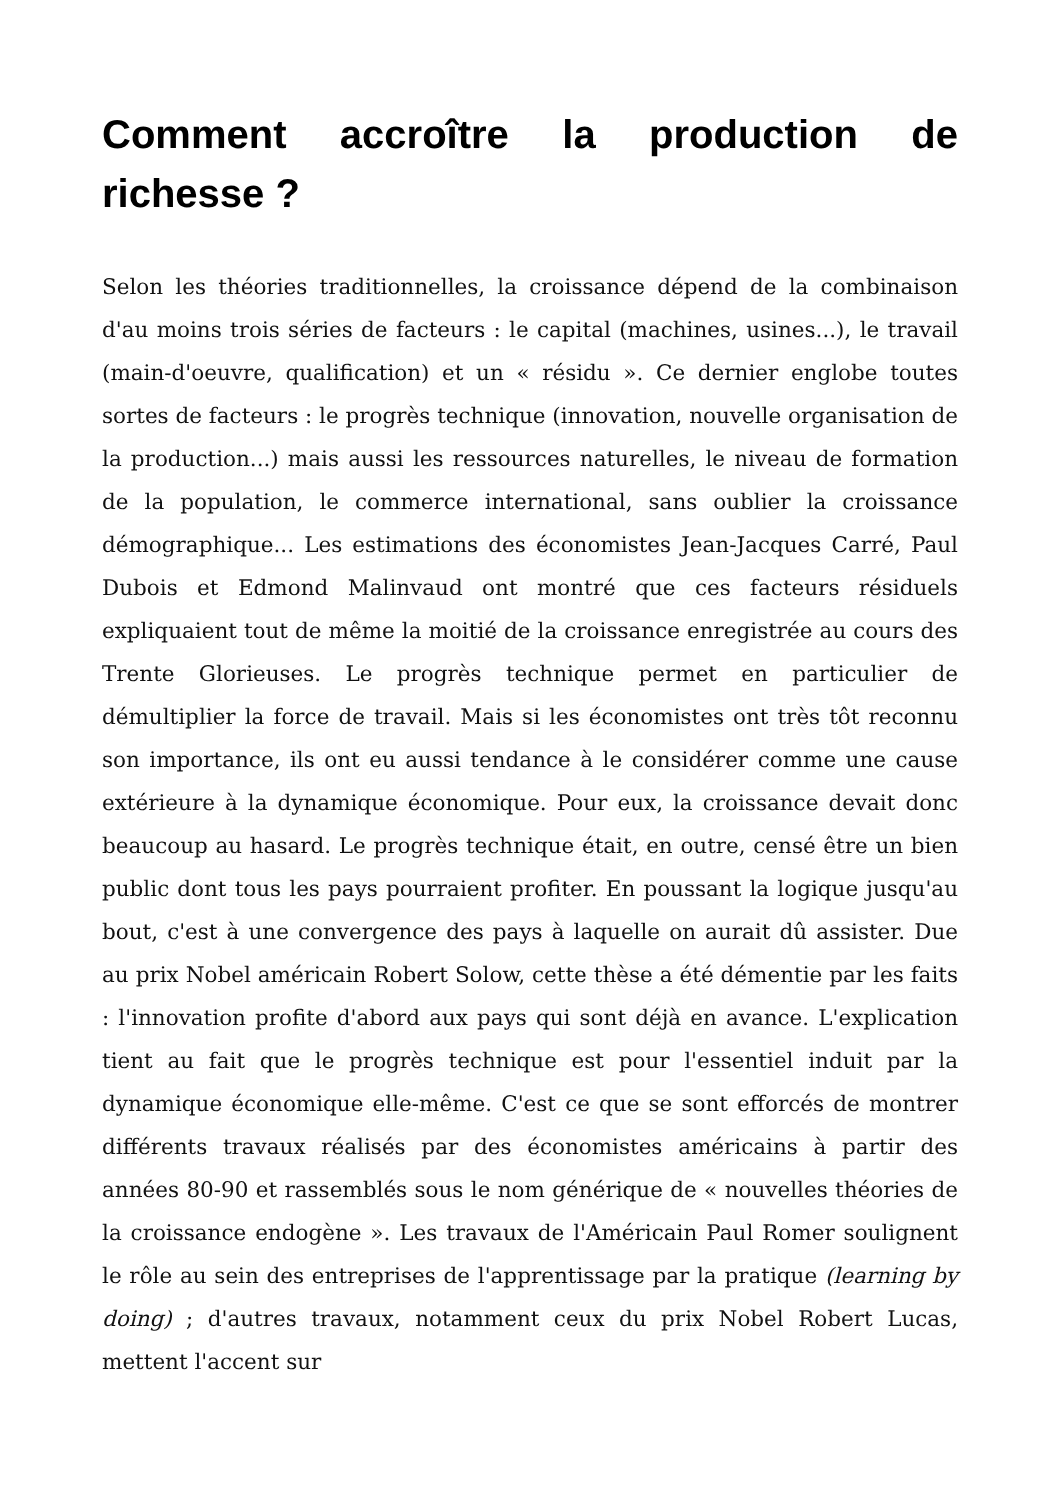Comment accroître la production de richesse ?
Selon les théories traditionnelles, la croissance dépend de la combinaison d'au moins trois séries de facteurs : le capital (machines, usines...), le travail (main-d'oeuvre, qualification) et un « résidu ». Ce dernier englobe toutes sortes de facteurs : le progrès technique (innovation, nouvelle organisation de la production...) mais aussi les ressources naturelles, le niveau de formation de la population, le commerce international, sans oublier la croissance démographique... Les estimations des économistes Jean-Jacques Carré, Paul Dubois et Edmond Malinvaud ont montré que ces facteurs résiduels expliquaient tout de même la moitié de la croissance enregistrée au cours des Trente Glorieuses. Le progrès technique permet en particulier de démultiplier la force de travail. Mais si les économistes ont très tôt reconnu son importance, ils ont eu aussi tendance à le considérer comme une cause extérieure à la dynamique économique. Pour eux, la croissance devait donc beaucoup au hasard. Le progrès technique était, en outre, censé être un bien public dont tous les pays pourraient profiter. En poussant la logique jusqu'au bout, c'est à une convergence des pays à laquelle on aurait dû assister. Due au prix Nobel américain Robert Solow, cette thèse a été démentie par les faits : l'innovation profite d'abord aux pays qui sont déjà en avance. L'explication tient au fait que le progrès technique est pour l'essentiel induit par la dynamique économique elle-même. C'est ce que se sont efforcés de montrer différents travaux réalisés par des économistes américains à partir des années 80-90 et rassemblés sous le nom générique de « nouvelles théories de la croissance endogène ». Les travaux de l'Américain Paul Romer soulignent le rôle au sein des entreprises de l'apprentissage par la pratique (learning by doing) ; d'autres travaux, notamment ceux du prix Nobel Robert Lucas, mettent l'accent sur